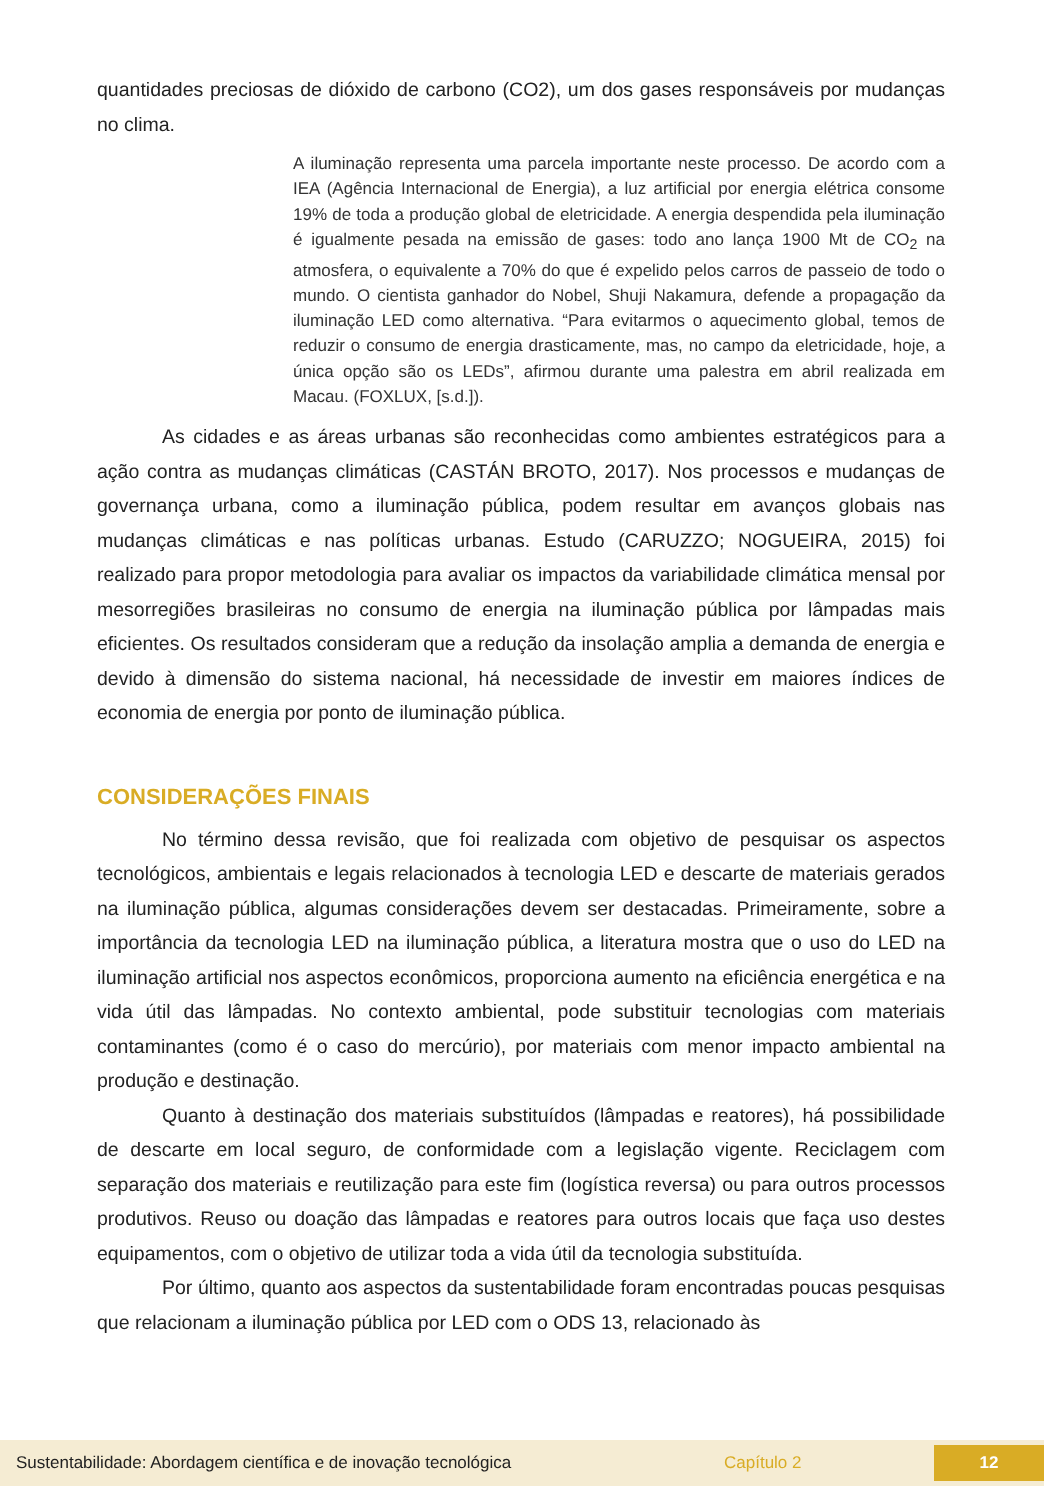quantidades preciosas de dióxido de carbono (CO2), um dos gases responsáveis por mudanças no clima.
A iluminação representa uma parcela importante neste processo. De acordo com a IEA (Agência Internacional de Energia), a luz artificial por energia elétrica consome 19% de toda a produção global de eletricidade. A energia despendida pela iluminação é igualmente pesada na emissão de gases: todo ano lança 1900 Mt de CO<sub>2</sub> na atmosfera, o equivalente a 70% do que é expelido pelos carros de passeio de todo o mundo. O cientista ganhador do Nobel, Shuji Nakamura, defende a propagação da iluminação LED como alternativa. “Para evitarmos o aquecimento global, temos de reduzir o consumo de energia drasticamente, mas, no campo da eletricidade, hoje, a única opção são os LEDs”, afirmou durante uma palestra em abril realizada em Macau. (FOXLUX, [s.d.]).
As cidades e as áreas urbanas são reconhecidas como ambientes estratégicos para a ação contra as mudanças climáticas (CASTÁN BROTO, 2017). Nos processos e mudanças de governança urbana, como a iluminação pública, podem resultar em avanços globais nas mudanças climáticas e nas políticas urbanas. Estudo (CARUZZO; NOGUEIRA, 2015) foi realizado para propor metodologia para avaliar os impactos da variabilidade climática mensal por mesorregiões brasileiras no consumo de energia na iluminação pública por lâmpadas mais eficientes. Os resultados consideram que a redução da insolação amplia a demanda de energia e devido à dimensão do sistema nacional, há necessidade de investir em maiores índices de economia de energia por ponto de iluminação pública.
CONSIDERAÇÕES FINAIS
No término dessa revisão, que foi realizada com objetivo de pesquisar os aspectos tecnológicos, ambientais e legais relacionados à tecnologia LED e descarte de materiais gerados na iluminação pública, algumas considerações devem ser destacadas. Primeiramente, sobre a importância da tecnologia LED na iluminação pública, a literatura mostra que o uso do LED na iluminação artificial nos aspectos econômicos, proporciona aumento na eficiência energética e na vida útil das lâmpadas. No contexto ambiental, pode substituir tecnologias com materiais contaminantes (como é o caso do mercúrio), por materiais com menor impacto ambiental na produção e destinação.
Quanto à destinação dos materiais substituídos (lâmpadas e reatores), há possibilidade de descarte em local seguro, de conformidade com a legislação vigente. Reciclagem com separação dos materiais e reutilização para este fim (logística reversa) ou para outros processos produtivos. Reuso ou doação das lâmpadas e reatores para outros locais que faça uso destes equipamentos, com o objetivo de utilizar toda a vida útil da tecnologia substituída.
Por último, quanto aos aspectos da sustentabilidade foram encontradas poucas pesquisas que relacionam a iluminação pública por LED com o ODS 13, relacionado às
Sustentabilidade: Abordagem científica e de inovação tecnológica Capítulo 2 12